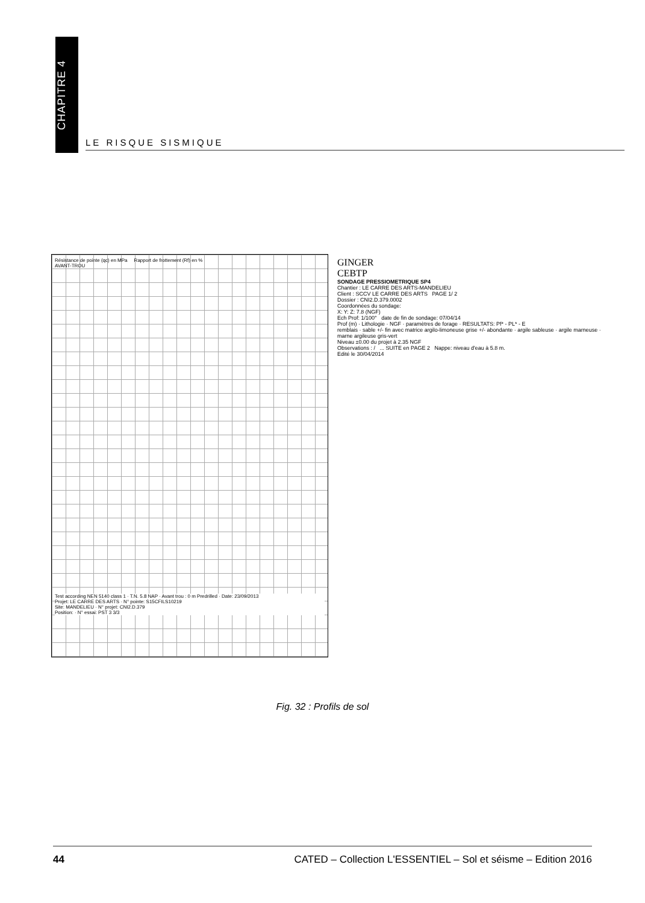CHAPITRE 4
LE RISQUE SISMIQUE
Résistance de pointe (qc) en MPa Rapport de frottement (Rf) en %
AVANT-TROU
Test according NEN 5140 class 1 · T.N. 5.8 NAP · Avant trou : 0 m Predrilled · Date: 23/09/2013
Projet: LE CARRE DES ARTS · N° pointe: S15CFILS10219
Site: MANDELIEU · N° projet: CNI2.D.379
Position: · N° essai: PST 3 3/3
GINGER
CEBTP
SONDAGE PRESSIOMETRIQUE SP4
Chantier : LE CARRE DES ARTS-MANDELIEU
Client : SCCV LE CARRE DES ARTS PAGE 1/ 2
Dossier : CNI2.D.379.0002
Coordonnées du sondage:
X: Y: Z: 7.8 (NGF)
Ech Prof: 1/100° date de fin de sondage: 07/04/14
Prof (m) · Lithologie · NGF · paramètres de forage · RESULTATS: Pf* - PL* - E
remblais · sable +/- fin avec matrice argilo-limoneuse grise +/- abondante · argile sableuse · argile marneuse · marne argileuse gris-vert
Niveau ±0.00 du projet à 2.35 NGF
Observations : / ... SUITE en PAGE 2 Nappe: niveau d'eau à 5.8 m.
Edité le 30/04/2014
Fig. 32 : Profils de sol
44 CATED – Collection L'ESSENTIEL – Sol et séisme – Edition 2016